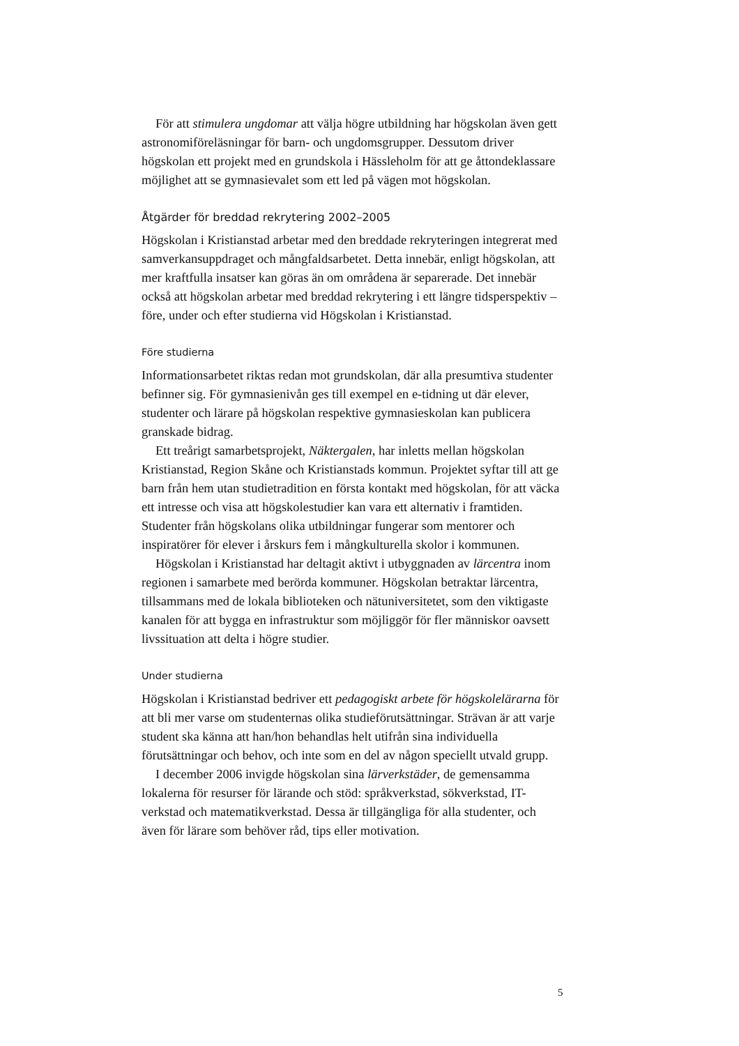För att stimulera ungdomar att välja högre utbildning har högskolan även gett astronomiföreläsningar för barn- och ungdomsgrupper. Dessutom driver högskolan ett projekt med en grundskola i Hässleholm för att ge åttondeklassare möjlighet att se gymnasievalet som ett led på vägen mot högskolan.
Åtgärder för breddad rekrytering 2002–2005
Högskolan i Kristianstad arbetar med den breddade rekryteringen integrerat med samverkansuppdraget och mångfaldsarbetet. Detta innebär, enligt högskolan, att mer kraftfulla insatser kan göras än om områdena är separerade. Det innebär också att högskolan arbetar med breddad rekrytering i ett längre tidsperspektiv – före, under och efter studierna vid Högskolan i Kristianstad.
Före studierna
Informationsarbetet riktas redan mot grundskolan, där alla presumtiva studenter befinner sig. För gymnasienivån ges till exempel en e-tidning ut där elever, studenter och lärare på högskolan respektive gymnasieskolan kan publicera granskade bidrag.
Ett treårigt samarbetsprojekt, Näktergalen, har inletts mellan högskolan Kristianstad, Region Skåne och Kristianstads kommun. Projektet syftar till att ge barn från hem utan studietradition en första kontakt med högskolan, för att väcka ett intresse och visa att högskolestudier kan vara ett alternativ i framtiden. Studenter från högskolans olika utbildningar fungerar som mentorer och inspiratörer för elever i årskurs fem i mångkulturella skolor i kommunen.
Högskolan i Kristianstad har deltagit aktivt i utbyggnaden av lärcentra inom regionen i samarbete med berörda kommuner. Högskolan betraktar lärcentra, tillsammans med de lokala biblioteken och nätuniversitetet, som den viktigaste kanalen för att bygga en infrastruktur som möjliggör för fler människor oavsett livssituation att delta i högre studier.
Under studierna
Högskolan i Kristianstad bedriver ett pedagogiskt arbete för högskolelärarna för att bli mer varse om studenternas olika studieförutsättningar. Strävan är att varje student ska känna att han/hon behandlas helt utifrån sina individuella förutsättningar och behov, och inte som en del av någon speciellt utvald grupp.
I december 2006 invigde högskolan sina lärverkstäder, de gemensamma lokalerna för resurser för lärande och stöd: språkverkstad, sökverkstad, IT-verkstad och matematikverkstad. Dessa är tillgängliga för alla studenter, och även för lärare som behöver råd, tips eller motivation.
5